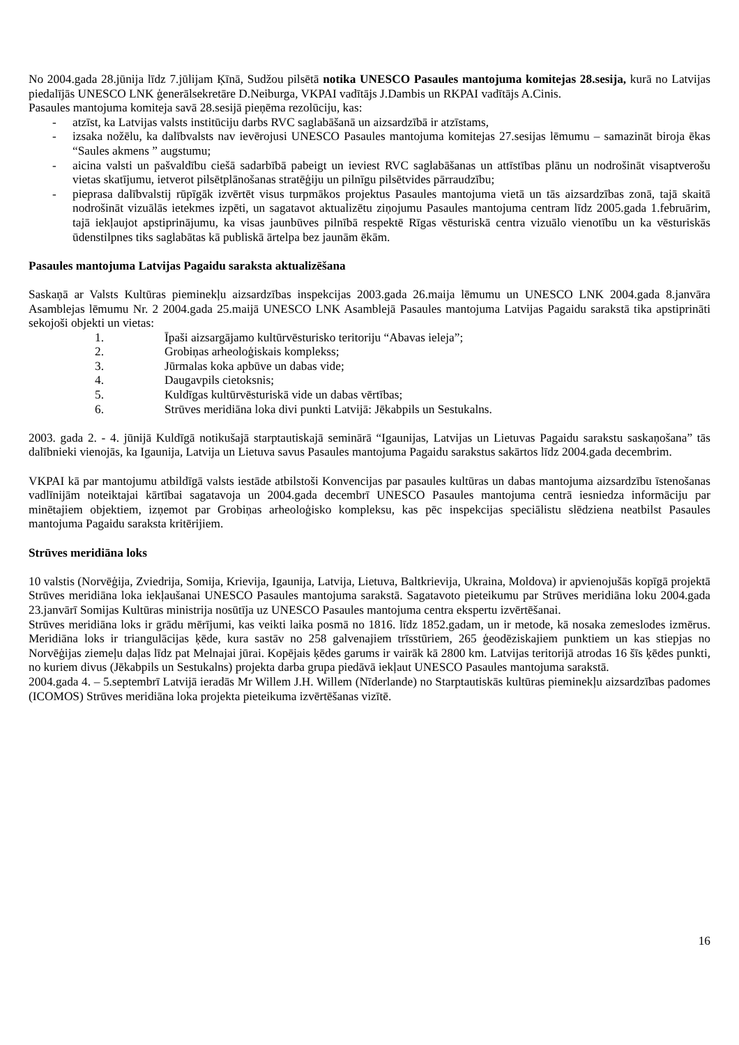No 2004.gada 28.jūnija līdz 7.jūlijam Ķīnā, Sudžou pilsētā notika UNESCO Pasaules mantojuma komitejas 28.sesija, kurā no Latvijas piedalījās UNESCO LNK ģenerālsekretāre D.Neiburga, VKPAI vadītājs J.Dambis un RKPAI vadītājs A.Cinis.
Pasaules mantojuma komiteja savā 28.sesijā pieņēma rezolūciju, kas:
- atzīst, ka Latvijas valsts institūciju darbs RVC saglabāšanā un aizsardzībā ir atzīstams,
- izsaka nožēlu, ka dalībvalsts nav ievērojusi UNESCO Pasaules mantojuma komitejas 27.sesijas lēmumu – samazināt biroja ēkas “Saules akmens ” augstumu;
- aicina valsti un pašvaldību ciešā sadarbībā pabeigt un ieviest RVC saglabāšanas un attīstības plānu un nodrošināt visaptverošu vietas skatījumu, ietverot pilsētplānošanas stratēģiju un pilnīgu pilsētvides pārraudzību;
- pieprasa dalībvalstij rūpīgāk izvērtēt visus turpmākos projektus Pasaules mantojuma vietā un tās aizsardzības zonā, tajā skaitā nodrošināt vizuālās ietekmes izpēti, un sagatavot aktualizētu ziņojumu Pasaules mantojuma centram līdz 2005.gada 1.februārim, tajā iekļaujot apstiprinājumu, ka visas jaunbūves pilnībā respektē Rīgas vēsturiskā centra vizuālo vienotību un ka vēsturiskās ūdenstilpnes tiks saglabātas kā publiskā ārtelpa bez jaunām ēkām.
Pasaules mantojuma Latvijas Pagaidu saraksta aktualizēšana
Saskaņā ar Valsts Kultūras pieminekļu aizsardzības inspekcijas 2003.gada 26.maija lēmumu un UNESCO LNK 2004.gada 8.janvāra Asamblejas lēmumu Nr. 2 2004.gada 25.maijā UNESCO LNK Asamblejā Pasaules mantojuma Latvijas Pagaidu sarakstā tika apstiprināti sekojoši objekti un vietas:
1. Īpaši aizsargājamo kultūrvēsturisko teritoriju “Abavas ieleja”;
2. Grobiņas arheoloģiskais komplekss;
3. Jūrmalas koka apbūve un dabas vide;
4. Daugavpils cietoksnis;
5. Kuldīgas kultūrvēsturiskā vide un dabas vērtības;
6. Strūves meridiāna loka divi punkti Latvijā: Jēkabpils un Sestukalns.
2003. gada 2. - 4. jūnijā Kuldīgā notikušajā starptautiskajā seminārā “Igaunijas, Latvijas un Lietuvas Pagaidu sarakstu saskaņošana” tās dalībnieki vienojās, ka Igaunija, Latvija un Lietuva savus Pasaules mantojuma Pagaidu sarakstus sakārtos līdz 2004.gada decembrim.
VKPAI kā par mantojumu atbildīgā valsts iestāde atbilstoši Konvencijas par pasaules kultūras un dabas mantojuma aizsardzību īstenošanas vadlīnijām noteiktajai kārtībai sagatavoja un 2004.gada decembrī UNESCO Pasaules mantojuma centrā iesniedza informāciju par minētajiem objektiem, izņemot par Grobiņas arheoloģisko kompleksu, kas pēc inspekcijas speciālistu slēdziena neatbilst Pasaules mantojuma Pagaidu saraksta kritērijiem.
Strūves meridiāna loks
10 valstis (Norvēģija, Zviedrija, Somija, Krievija, Igaunija, Latvija, Lietuva, Baltkrievija, Ukraina, Moldova) ir apvienojušās kopīgā projektā Strūves meridiāna loka iekļaušanai UNESCO Pasaules mantojuma sarakstā. Sagatavoto pieteikumu par Strūves meridiāna loku 2004.gada 23.janvārī Somijas Kultūras ministrija nosūtīja uz UNESCO Pasaules mantojuma centra ekspertu izvērtēšanai.
Strūves meridiāna loks ir grādu mērījumi, kas veikti laika posmā no 1816. līdz 1852.gadam, un ir metode, kā nosaka zemeslodes izmērus. Meridiāna loks ir triangulācijas ķēde, kura sastāv no 258 galvenajiem trīsstūriem, 265 ģeodēziskajiem punktiem un kas stiepjas no Norvēģijas ziemeļu daļas līdz pat Melnajai jūrai. Kopējais ķēdes garums ir vairāk kā 2800 km. Latvijas teritorijā atrodas 16 šīs ķēdes punkti, no kuriem divus (Jēkabpils un Sestukalns) projekta darba grupa piedāvā iekļaut UNESCO Pasaules mantojuma sarakstā.
2004.gada 4. – 5.septembrī Latvijā ieradās Mr Willem J.H. Willem (Nīderlande) no Starptautiskās kultūras pieminekļu aizsardzības padomes (ICOMOS) Strūves meridiāna loka projekta pieteikuma izvērtēšanas vizītē.
16